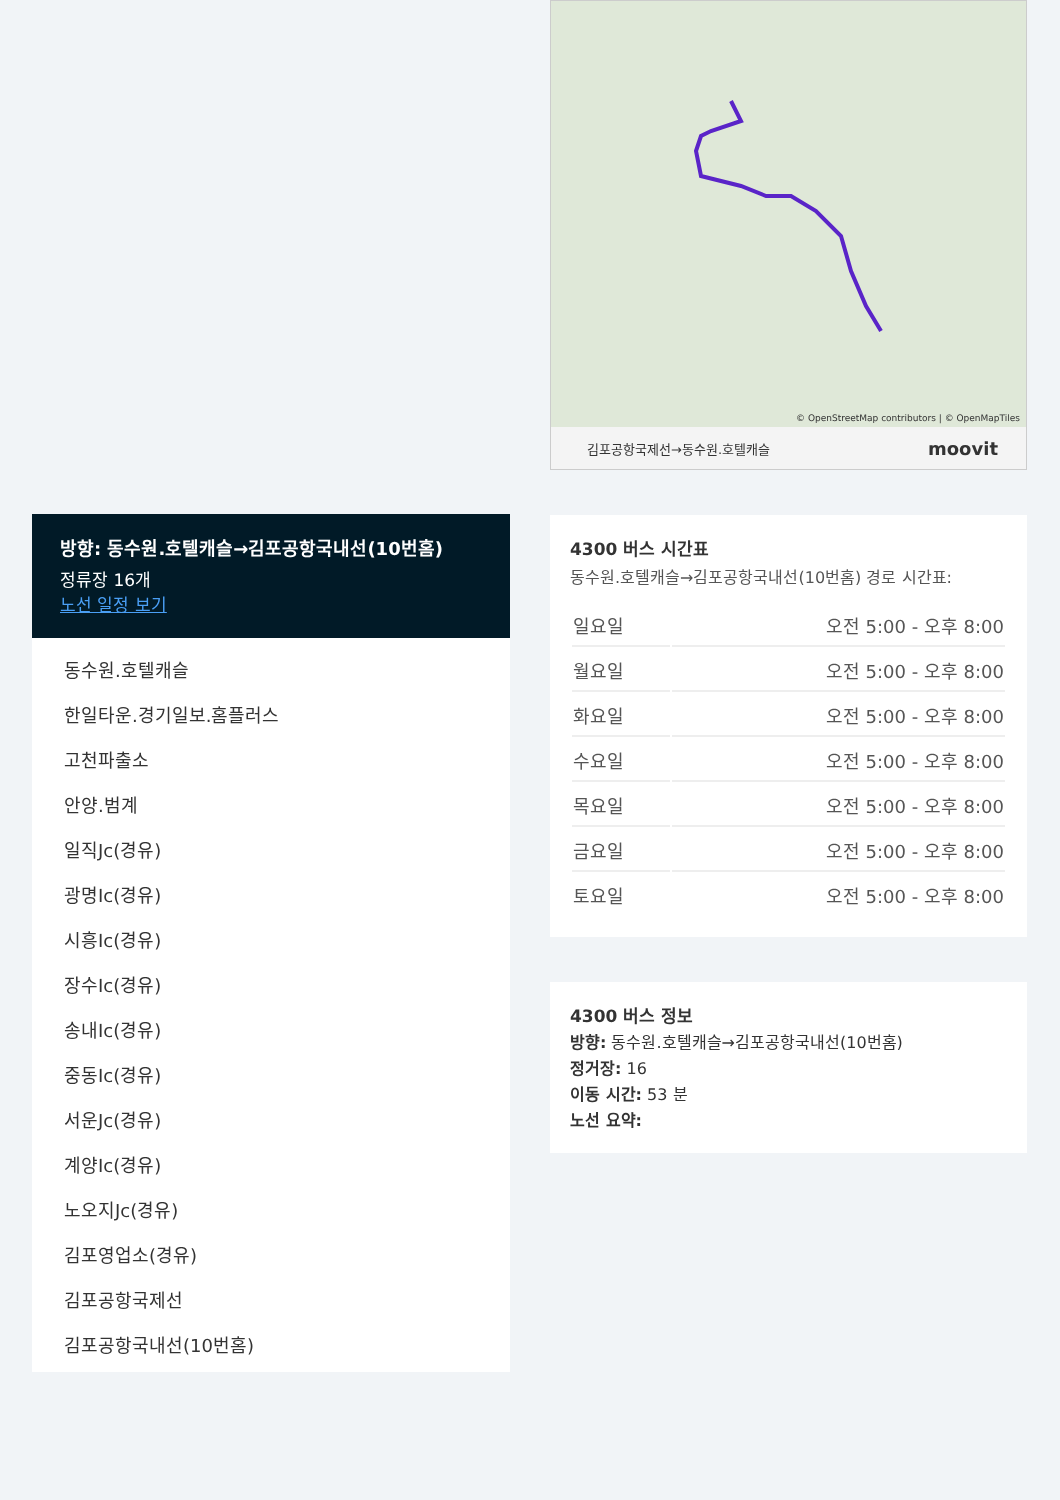© OpenStreetMap contributors | © OpenMapTiles
김포공항국제선→동수원.호텔캐슬 moovit
4300 버스 시간표
동수원.호텔캐슬→김포공항국내선(10번홈) 경로 시간표:
| 일요일 | 오전 5:00 - 오후 8:00 |
| 월요일 | 오전 5:00 - 오후 8:00 |
| 화요일 | 오전 5:00 - 오후 8:00 |
| 수요일 | 오전 5:00 - 오후 8:00 |
| 목요일 | 오전 5:00 - 오후 8:00 |
| 금요일 | 오전 5:00 - 오후 8:00 |
| 토요일 | 오전 5:00 - 오후 8:00 |
4300 버스 정보
방향: 동수원.호텔캐슬→김포공항국내선(10번홈)
정거장: 16
이동 시간: 53 분
노선 요약:
방향: 동수원.호텔캐슬→김포공항국내선(10번홈)
정류장 16개
노선 일정 보기
동수원.호텔캐슬
한일타운.경기일보.홈플러스
고천파출소
안양.범계
일직Jc(경유)
광명Ic(경유)
시흥Ic(경유)
장수Ic(경유)
송내Ic(경유)
중동Ic(경유)
서운Jc(경유)
계양Ic(경유)
노오지Jc(경유)
김포영업소(경유)
김포공항국제선
김포공항국내선(10번홈)